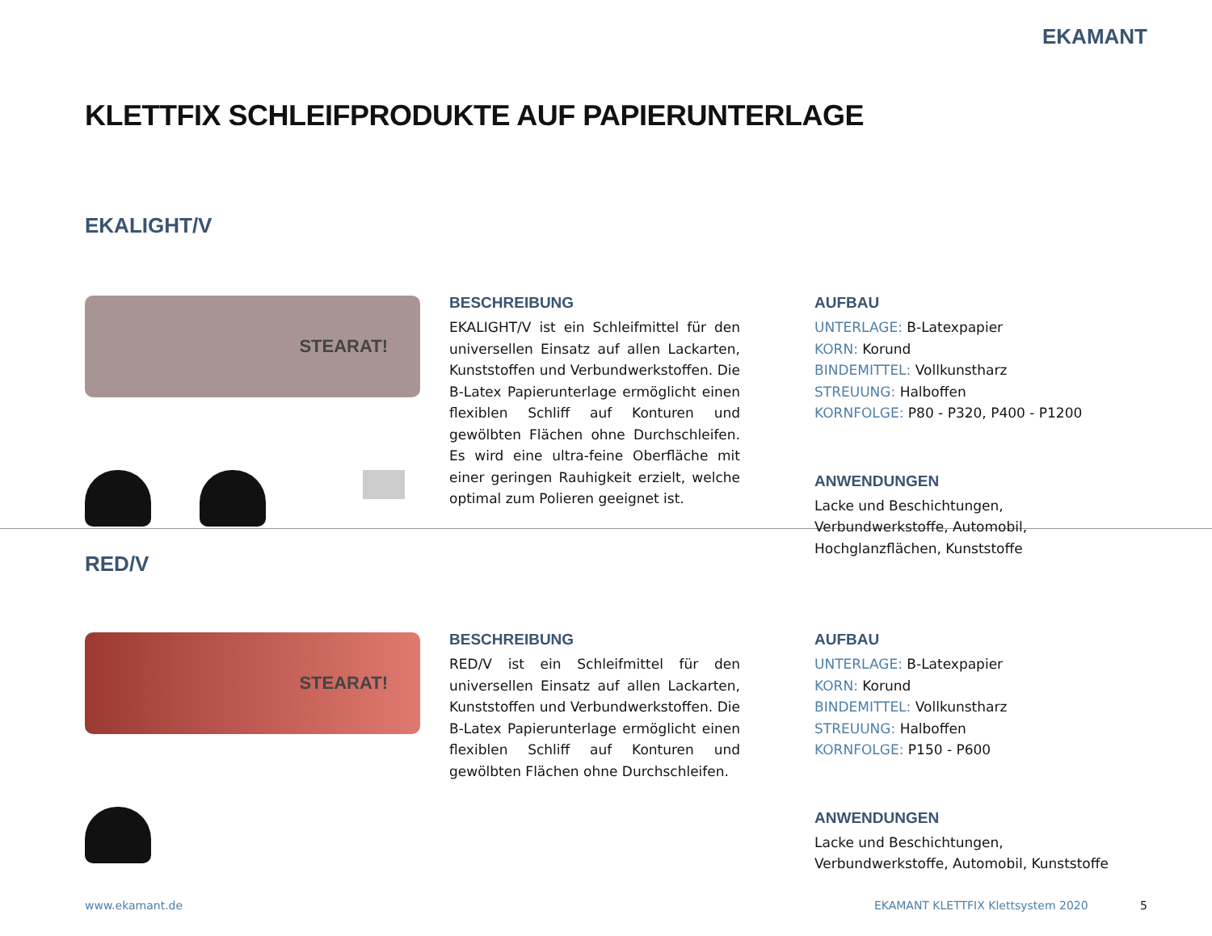EKAMANT
KLETTFIX SCHLEIFPRODUKTE AUF PAPIERUNTERLAGE
EKALIGHT/V
STEARAT!
BESCHREIBUNG
EKALIGHT/V ist ein Schleifmittel für den universellen Einsatz auf allen Lackarten, Kunststoffen und Verbundwerkstoffen. Die B-Latex Papierunterlage ermöglicht einen flexiblen Schliff auf Konturen und gewölbten Flächen ohne Durchschleifen. Es wird eine ultra-feine Oberfläche mit einer geringen Rauhigkeit erzielt, welche optimal zum Polieren geeignet ist.
AUFBAU
UNTERLAGE: B-Latexpapier
KORN: Korund
BINDEMITTEL: Vollkunstharz
STREUUNG: Halboffen
KORNFOLGE: P80 - P320, P400 - P1200
ANWENDUNGEN
Lacke und Beschichtungen, Verbundwerkstoffe, Automobil, Hochglanzflächen, Kunststoffe
RED/V
STEARAT!
BESCHREIBUNG
RED/V ist ein Schleifmittel für den universellen Einsatz auf allen Lackarten, Kunststoffen und Verbundwerkstoffen. Die B-Latex Papierunterlage ermöglicht einen flexiblen Schliff auf Konturen und gewölbten Flächen ohne Durchschleifen.
AUFBAU
UNTERLAGE: B-Latexpapier
KORN: Korund
BINDEMITTEL: Vollkunstharz
STREUUNG: Halboffen
KORNFOLGE: P150 - P600
ANWENDUNGEN
Lacke und Beschichtungen, Verbundwerkstoffe, Automobil, Kunststoffe
www.ekamant.de EKAMANT KLETTFIX Klettsystem 2020 5